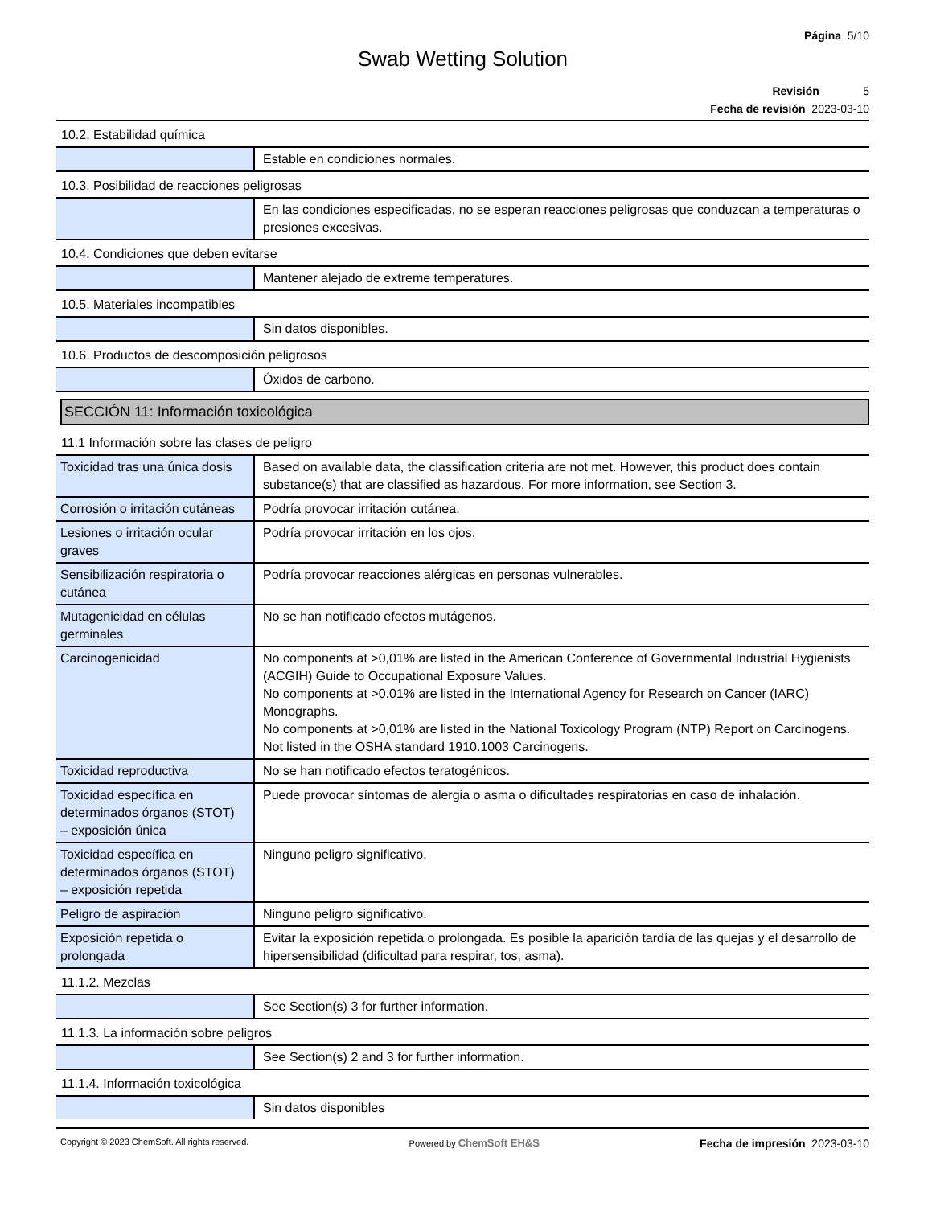Página 5/10
Swab Wetting Solution
Revisión 5
Fecha de revisión 2023-03-10
| 10.2. Estabilidad química | |
| | Estable en condiciones normales. |
| 10.3. Posibilidad de reacciones peligrosas | |
| | En las condiciones especificadas, no se esperan reacciones peligrosas que conduzcan a temperaturas o presiones excesivas. |
| 10.4. Condiciones que deben evitarse | |
| | Mantener alejado de extreme temperatures. |
| 10.5. Materiales incompatibles | |
| | Sin datos disponibles. |
| 10.6. Productos de descomposición peligrosos | |
| | Óxidos de carbono. |
SECCIÓN 11: Información toxicológica
| 11.1 Información sobre las clases de peligro | |
| Toxicidad tras una única dosis | Based on available data, the classification criteria are not met. However, this product does contain substance(s) that are classified as hazardous. For more information, see Section 3. |
| Corrosión o irritación cutáneas | Podría provocar irritación cutánea. |
| Lesiones o irritación ocular graves | Podría provocar irritación en los ojos. |
| Sensibilización respiratoria o cutánea | Podría provocar reacciones alérgicas en personas vulnerables. |
| Mutagenicidad en células germinales | No se han notificado efectos mutágenos. |
| Carcinogenicidad | No components at >0,01% are listed in the American Conference of Governmental Industrial Hygienists (ACGIH) Guide to Occupational Exposure Values. No components at >0.01% are listed in the International Agency for Research on Cancer (IARC) Monographs. No components at >0,01% are listed in the National Toxicology Program (NTP) Report on Carcinogens. Not listed in the OSHA standard 1910.1003 Carcinogens. |
| Toxicidad reproductiva | No se han notificado efectos teratogénicos. |
| Toxicidad específica en determinados órganos (STOT) – exposición única | Puede provocar síntomas de alergia o asma o dificultades respiratorias en caso de inhalación. |
| Toxicidad específica en determinados órganos (STOT) – exposición repetida | Ninguno peligro significativo. |
| Peligro de aspiración | Ninguno peligro significativo. |
| Exposición repetida o prolongada | Evitar la exposición repetida o prolongada. Es posible la aparición tardía de las quejas y el desarrollo de hipersensibilidad (dificultad para respirar, tos, asma). |
| 11.1.2. Mezclas | |
| | See Section(s) 3 for further information. |
| 11.1.3. La información sobre peligros | |
| | See Section(s) 2 and 3 for further information. |
| 11.1.4. Información toxicológica | |
| | Sin datos disponibles |
Copyright © 2023 ChemSoft. All rights reserved. Powered by ChemSoft EH&S Fecha de impresión 2023-03-10